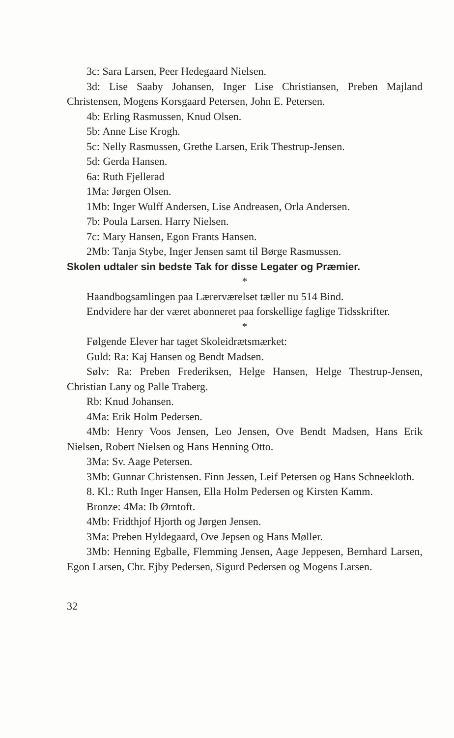3c: Sara Larsen, Peer Hedegaard Nielsen.
3d: Lise Saaby Johansen, Inger Lise Christiansen, Preben Majland Christensen, Mogens Korsgaard Petersen, John E. Petersen.
4b: Erling Rasmussen, Knud Olsen.
5b: Anne Lise Krogh.
5c: Nelly Rasmussen, Grethe Larsen, Erik Thestrup-Jensen.
5d: Gerda Hansen.
6a: Ruth Fjellerad
1Ma: Jørgen Olsen.
1Mb: Inger Wulff Andersen, Lise Andreasen, Orla Andersen.
7b: Poula Larsen. Harry Nielsen.
7c: Mary Hansen, Egon Frants Hansen.
2Mb: Tanja Stybe, Inger Jensen samt til Børge Rasmussen.
Skolen udtaler sin bedste Tak for disse Legater og Præmier.
*
Haandbogsamlingen paa Lærerværelset tæller nu 514 Bind.
Endvidere har der været abonneret paa forskellige faglige Tidsskrifter.
*
Følgende Elever har taget Skoleidrætsmærket:
Guld: Ra: Kaj Hansen og Bendt Madsen.
Sølv: Ra: Preben Frederiksen, Helge Hansen, Helge Thestrup-Jensen, Christian Lany og Palle Traberg.
Rb: Knud Johansen.
4Ma: Erik Holm Pedersen.
4Mb: Henry Voos Jensen, Leo Jensen, Ove Bendt Madsen, Hans Erik Nielsen, Robert Nielsen og Hans Henning Otto.
3Ma: Sv. Aage Petersen.
3Mb: Gunnar Christensen. Finn Jessen, Leif Petersen og Hans Schneekloth.
8. Kl.: Ruth Inger Hansen, Ella Holm Pedersen og Kirsten Kamm.
Bronze: 4Ma: Ib Ørntoft.
4Mb: Fridthjof Hjorth og Jørgen Jensen.
3Ma: Preben Hyldegaard, Ove Jepsen og Hans Møller.
3Mb: Henning Egballe, Flemming Jensen, Aage Jeppesen, Bernhard Larsen, Egon Larsen, Chr. Ejby Pedersen, Sigurd Pedersen og Mogens Larsen.
32